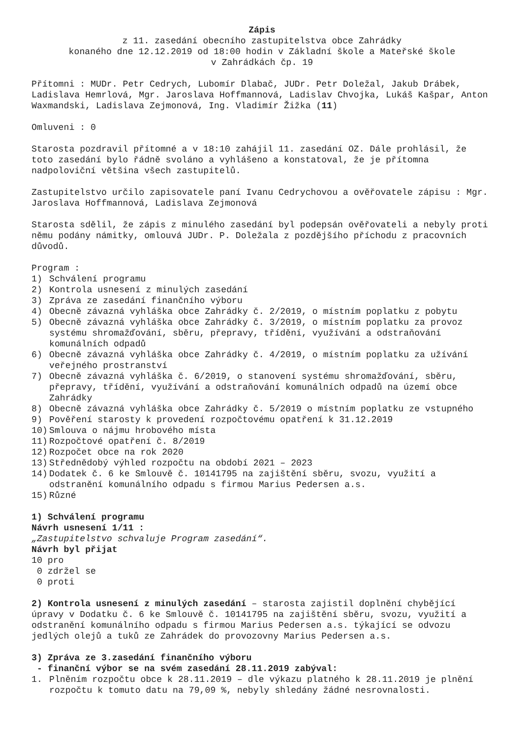Zápis
z 11. zasedání obecního zastupitelstva obce Zahrádky
konaného dne 12.12.2019 od 18:00 hodin v Základní škole a Mateřské škole
v Zahrádkách čp. 19
Přítomni : MUDr. Petr Cedrych, Lubomír Dlabač, JUDr. Petr Doležal, Jakub Drábek, Ladislava Hemrlová, Mgr. Jaroslava Hoffmannová, Ladislav Chvojka, Lukáš Kašpar, Anton Waxmandski, Ladislava Zejmonová, Ing. Vladimír Žižka (11)
Omluveni : 0
Starosta pozdravil přítomné a v 18:10 zahájil 11. zasedání OZ. Dále prohlásil, že toto zasedání bylo řádně svoláno a vyhlášeno a konstatoval, že je přítomna nadpoloviční většina všech zastupitelů.
Zastupitelstvo určilo zapisovatele paní Ivanu Cedrychovou a ověřovatele zápisu : Mgr. Jaroslava Hoffmannová, Ladislava Zejmonová
Starosta sdělil, že zápis z minulého zasedání byl podepsán ověřovateli a nebyly proti němu podány námitky, omlouvá JUDr. P. Doležala z pozdějšího příchodu z pracovních důvodů.
Program :
1) Schválení programu
2) Kontrola usnesení z minulých zasedání
3) Zpráva ze zasedání finančního výboru
4) Obecně závazná vyhláška obce Zahrádky č. 2/2019, o místním poplatku z pobytu
5) Obecně závazná vyhláška obce Zahrádky č. 3/2019, o místním poplatku za provoz systému shromažďování, sběru, přepravy, třídění, využívání a odstraňování komunálních odpadů
6) Obecně závazná vyhláška obce Zahrádky č. 4/2019, o místním poplatku za užívání veřejného prostranství
7) Obecně závazná vyhláška č. 6/2019, o stanovení systému shromažďování, sběru, přepravy, třídění, využívání a odstraňování komunálních odpadů na území obce Zahrádky
8) Obecně závazná vyhláška obce Zahrádky č. 5/2019 o místním poplatku ze vstupného
9) Pověření starosty k provedení rozpočtovému opatření k 31.12.2019
10) Smlouva o nájmu hrobového místa
11) Rozpočtové opatření č. 8/2019
12) Rozpočet obce na rok 2020
13) Střednědobý výhled rozpočtu na období 2021 – 2023
14) Dodatek č. 6 ke Smlouvě č. 10141795 na zajištění sběru, svozu, využití a odstranění komunálního odpadu s firmou Marius Pedersen a.s.
15) Různé
1) Schválení programu
Návrh usnesení 1/11 :
„Zastupitelstvo schvaluje Program zasedání“.
Návrh byl přijat
10 pro
0 zdržel se
0 proti
2) Kontrola usnesení z minulých zasedání – starosta zajistil doplnění chybějící úpravy v Dodatku č. 6 ke Smlouvě č. 10141795 na zajištění sběru, svozu, využití a odstranění komunálního odpadu s firmou Marius Pedersen a.s. týkající se odvozu jedlých olejů a tuků ze Zahrádek do provozovny Marius Pedersen a.s.
3) Zpráva ze 3.zasedání finančního výboru
- finanční výbor se na svém zasedání 28.11.2019 zabýval:
1. Plněním rozpočtu obce k 28.11.2019 – dle výkazu platného k 28.11.2019 je plnění rozpočtu k tomuto datu na 79,09 %, nebyly shledány žádné nesrovnalosti.